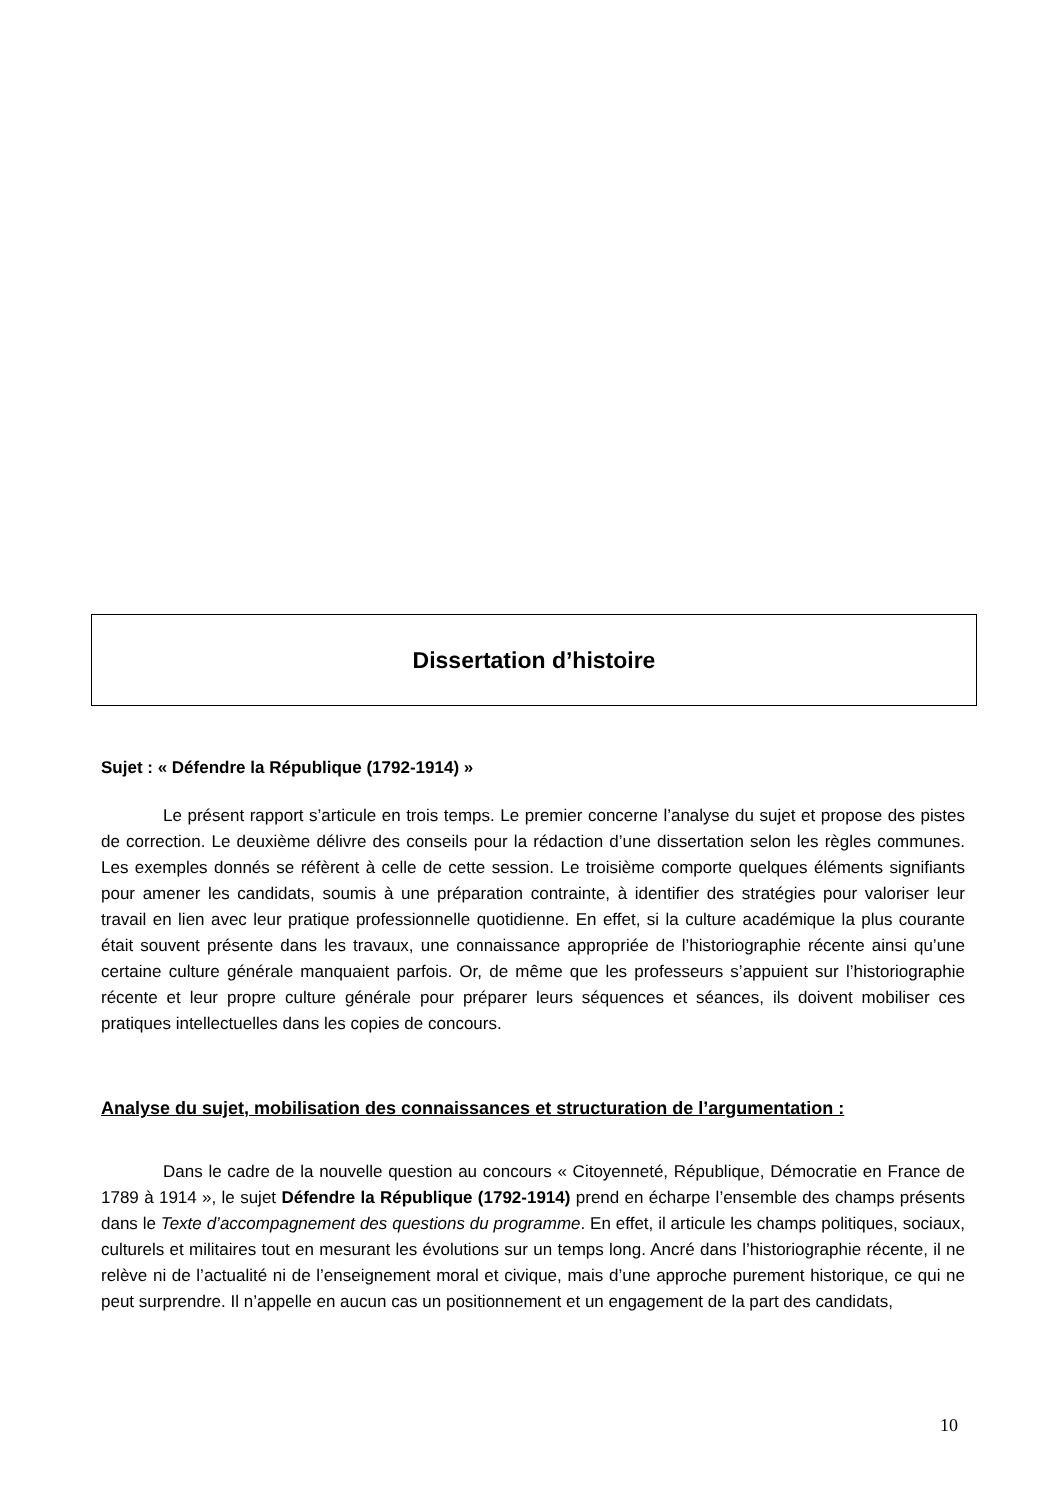Dissertation d’histoire
Sujet : « Défendre la République (1792-1914) »
Le présent rapport s’articule en trois temps. Le premier concerne l’analyse du sujet et propose des pistes de correction. Le deuxième délivre des conseils pour la rédaction d’une dissertation selon les règles communes. Les exemples donnés se réfèrent à celle de cette session. Le troisième comporte quelques éléments signifiants pour amener les candidats, soumis à une préparation contrainte, à identifier des stratégies pour valoriser leur travail en lien avec leur pratique professionnelle quotidienne. En effet, si la culture académique la plus courante était souvent présente dans les travaux, une connaissance appropriée de l’historiographie récente ainsi qu’une certaine culture générale manquaient parfois. Or, de même que les professeurs s’appuient sur l’historiographie récente et leur propre culture générale pour préparer leurs séquences et séances, ils doivent mobiliser ces pratiques intellectuelles dans les copies de concours.
Analyse du sujet, mobilisation des connaissances et structuration de l’argumentation :
Dans le cadre de la nouvelle question au concours « Citoyenneté, République, Démocratie en France de 1789 à 1914 », le sujet Défendre la République (1792-1914) prend en écharpe l’ensemble des champs présents dans le Texte d’accompagnement des questions du programme. En effet, il articule les champs politiques, sociaux, culturels et militaires tout en mesurant les évolutions sur un temps long. Ancré dans l’historiographie récente, il ne relève ni de l’actualité ni de l’enseignement moral et civique, mais d’une approche purement historique, ce qui ne peut surprendre. Il n’appelle en aucun cas un positionnement et un engagement de la part des candidats,
10